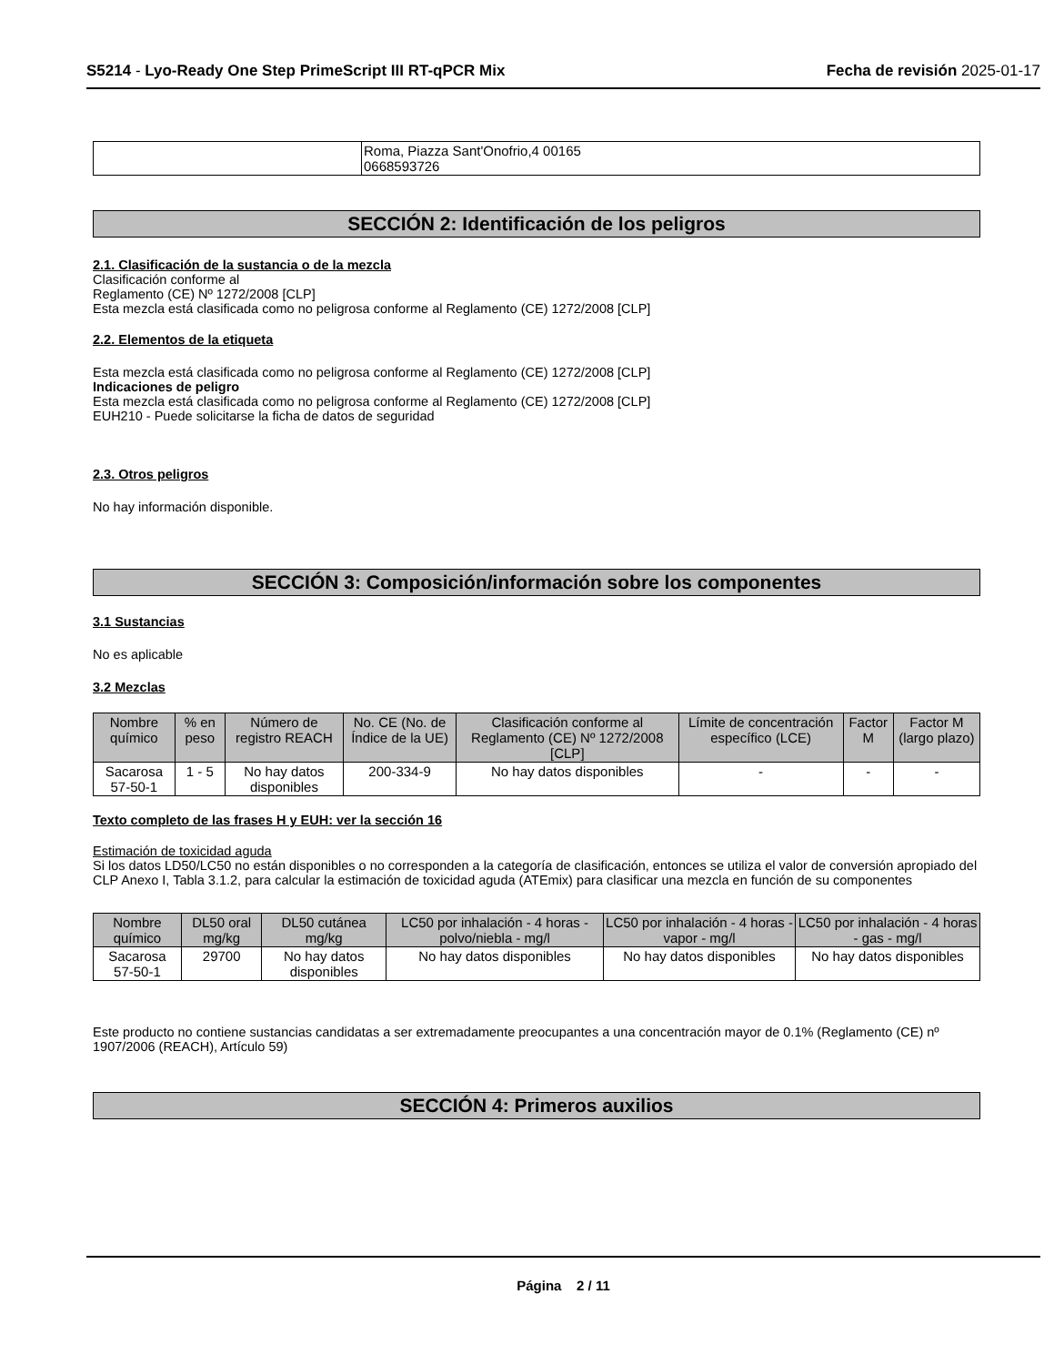S5214 - Lyo-Ready One Step PrimeScript III RT-qPCR Mix
Fecha de revisión 2025-01-17
| | Roma, Piazza Sant'Onofrio,4 00165 0668593726 |
SECCIÓN 2: Identificación de los peligros
2.1. Clasificación de la sustancia o de la mezcla
Clasificación conforme al
Reglamento (CE) Nº 1272/2008 [CLP]
Esta mezcla está clasificada como no peligrosa conforme al Reglamento (CE) 1272/2008 [CLP]
2.2. Elementos de la etiqueta
Esta mezcla está clasificada como no peligrosa conforme al Reglamento (CE) 1272/2008 [CLP]
Indicaciones de peligro
Esta mezcla está clasificada como no peligrosa conforme al Reglamento (CE) 1272/2008 [CLP]
EUH210 - Puede solicitarse la ficha de datos de seguridad
2.3. Otros peligros
No hay información disponible.
SECCIÓN 3: Composición/información sobre los componentes
3.1 Sustancias
No es aplicable
3.2 Mezclas
| Nombre químico | % en peso | Número de registro REACH | No. CE (No. de Índice de la UE) | Clasificación conforme al Reglamento (CE) Nº 1272/2008 [CLP] | Límite de concentración específico (LCE) | Factor M | Factor M (largo plazo) |
| --- | --- | --- | --- | --- | --- | --- | --- |
| Sacarosa 57-50-1 | 1 - 5 | No hay datos disponibles | 200-334-9 | No hay datos disponibles | - | - | - |
Texto completo de las frases H y EUH: ver la sección 16
Estimación de toxicidad aguda
Si los datos LD50/LC50 no están disponibles o no corresponden a la categoría de clasificación, entonces se utiliza el valor de conversión apropiado del CLP Anexo I, Tabla 3.1.2, para calcular la estimación de toxicidad aguda (ATEmix) para clasificar una mezcla en función de su componentes
| Nombre químico | DL50 oral mg/kg | DL50 cutánea mg/kg | LC50 por inhalación - 4 horas - polvo/niebla - mg/l | LC50 por inhalación - 4 horas - vapor - mg/l | LC50 por inhalación - 4 horas - gas - mg/l |
| --- | --- | --- | --- | --- | --- |
| Sacarosa 57-50-1 | 29700 | No hay datos disponibles | No hay datos disponibles | No hay datos disponibles | No hay datos disponibles |
Este producto no contiene sustancias candidatas a ser extremadamente preocupantes a una concentración mayor de 0.1% (Reglamento (CE) nº 1907/2006 (REACH), Artículo 59)
SECCIÓN 4: Primeros auxilios
Página 2 / 11